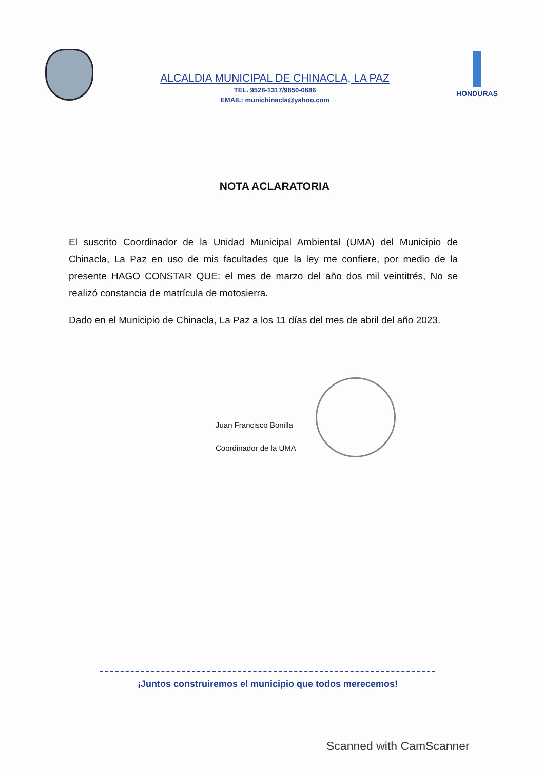ALCALDIA MUNICIPAL DE CHINACLA, LA PAZ
TEL. 9528-1317/9850-0686
EMAIL: munichinacla@yahoo.com
HONDURAS
NOTA ACLARATORIA
El suscrito Coordinador de la Unidad Municipal Ambiental (UMA) del Municipio de Chinacla, La Paz en uso de mis facultades que la ley me confiere, por medio de la presente HAGO CONSTAR QUE: el mes de marzo del año dos mil veintitrés, No se realizó constancia de matrícula de motosierra.
Dado en el Municipio de Chinacla, La Paz a los 11 días del mes de abril del año 2023.
Juan Francisco Bonilla
Coordinador de la UMA
¡Juntos construiremos el municipio que todos merecemos!
Scanned with CamScanner